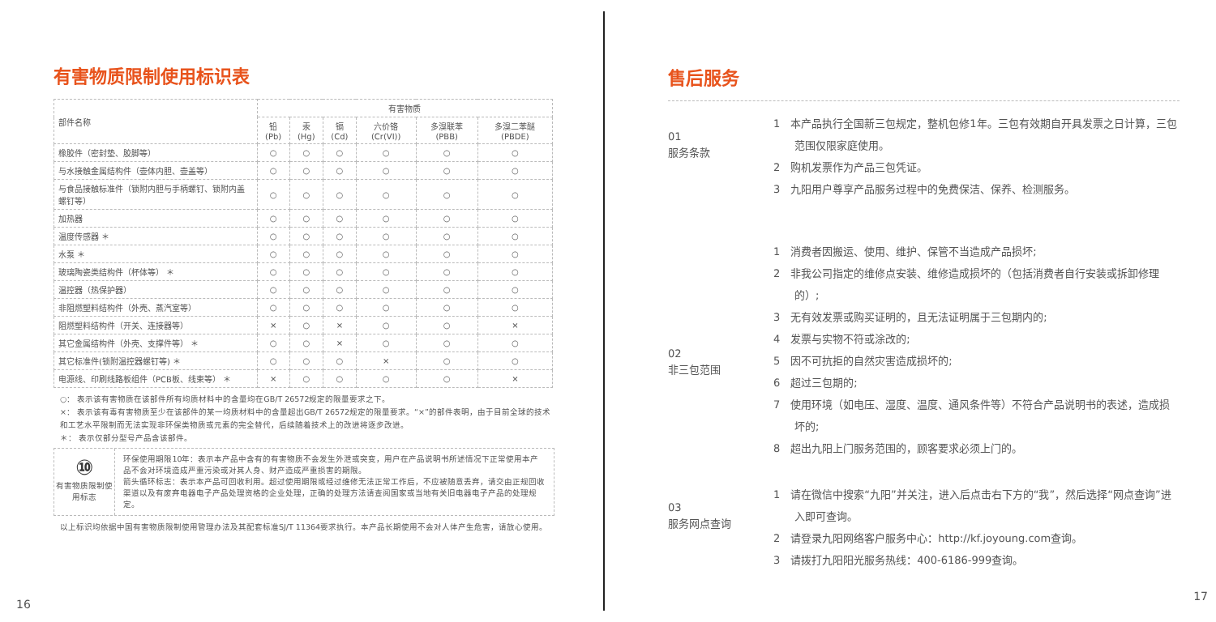有害物质限制使用标识表
| 部件名称 | 有害物质 | | | | | |
| --- | --- | --- | --- | --- | --- | --- |
| | 铅(Pb) | 汞(Hg) | 镉(Cd) | 六价铬(Cr(VI)) | 多溴联苯 (PBB) | 多溴二苯醚 (PBDE) |
| 橡胶件（密封垫、胶脚等） | ○ | ○ | ○ | ○ | ○ | ○ |
| 与水接触金属结构件（壶体内胆、壶盖等） | ○ | ○ | ○ | ○ | ○ | ○ |
| 与食品接触标准件（锁附内胆与手柄螺钉、锁附内盖螺钉等） | ○ | ○ | ○ | ○ | ○ | ○ |
| 加热器 | ○ | ○ | ○ | ○ | ○ | ○ |
| 温度传感器 ＊ | ○ | ○ | ○ | ○ | ○ | ○ |
| 水泵 ＊ | ○ | ○ | ○ | ○ | ○ | ○ |
| 玻璃陶瓷类结构件（杯体等） ＊ | ○ | ○ | ○ | ○ | ○ | ○ |
| 温控器（热保护器） | ○ | ○ | ○ | ○ | ○ | ○ |
| 非阻燃塑料结构件（外壳、蒸汽室等） | ○ | ○ | ○ | ○ | ○ | ○ |
| 阻燃塑料结构件（开关、连接器等） | × | ○ | × | ○ | ○ | × |
| 其它金属结构件（外壳、支撑件等） ＊ | ○ | ○ | × | ○ | ○ | ○ |
| 其它标准件(锁附温控器螺钉等) ＊ | ○ | ○ | ○ | × | ○ | ○ |
| 电源线、印刷线路板组件（PCB板、线束等） ＊ | × | ○ | ○ | ○ | ○ | × |
○： 表示该有害物质在该部件所有均质材料中的含量均在GB/T 26572规定的限量要求之下。
×： 表示该有毒有害物质至少在该部件的某一均质材料中的含量超出GB/T 26572规定的限量要求。“×”的部件表明，由于目前全球的技术和工艺水平限制而无法实现非环保类物质或元素的完全替代，后续随着技术上的改进将逐步改进。
＊： 表示仅部分型号产品含该部件。
⑩
有害物质限制使用标志
环保使用期限10年：表示本产品中含有的有害物质不会发生外泄或突变，用户在产品说明书所述情况下正常使用本产品不会对环境造成严重污染或对其人身、财产造成严重损害的期限。
箭头循环标志：表示本产品可回收利用。超过使用期限或经过维修无法正常工作后，不应被随意丢弃，请交由正规回收渠道以及有废弃电器电子产品处理资格的企业处理，正确的处理方法请查阅国家或当地有关旧电器电子产品的处理规定。
以上标识均依据中国有害物质限制使用管理办法及其配套标准SJ/T 11364要求执行。本产品长期使用不会对人体产生危害，请放心使用。
16
售后服务
01
服务条款
1　本产品执行全国新三包规定，整机包修1年。三包有效期自开具发票之日计算，三包范围仅限家庭使用。
2　购机发票作为产品三包凭证。
3　九阳用户尊享产品服务过程中的免费保洁、保养、检测服务。
02
非三包范围
1　消费者因搬运、使用、维护、保管不当造成产品损坏;
2　非我公司指定的维修点安装、维修造成损坏的（包括消费者自行安装或拆卸修理的）;
3　无有效发票或购买证明的，且无法证明属于三包期内的;
4　发票与实物不符或涂改的;
5　因不可抗拒的自然灾害造成损坏的;
6　超过三包期的;
7　使用环境（如电压、湿度、温度、通风条件等）不符合产品说明书的表述，造成损坏的;
8　超出九阳上门服务范围的，顾客要求必须上门的。
03
服务网点查询
1　请在微信中搜索“九阳”并关注，进入后点击右下方的“我”，然后选择“网点查询”进入即可查询。
2　请登录九阳网络客户服务中心：http://kf.joyoung.com查询。
3　请拨打九阳阳光服务热线：400-6186-999查询。
17